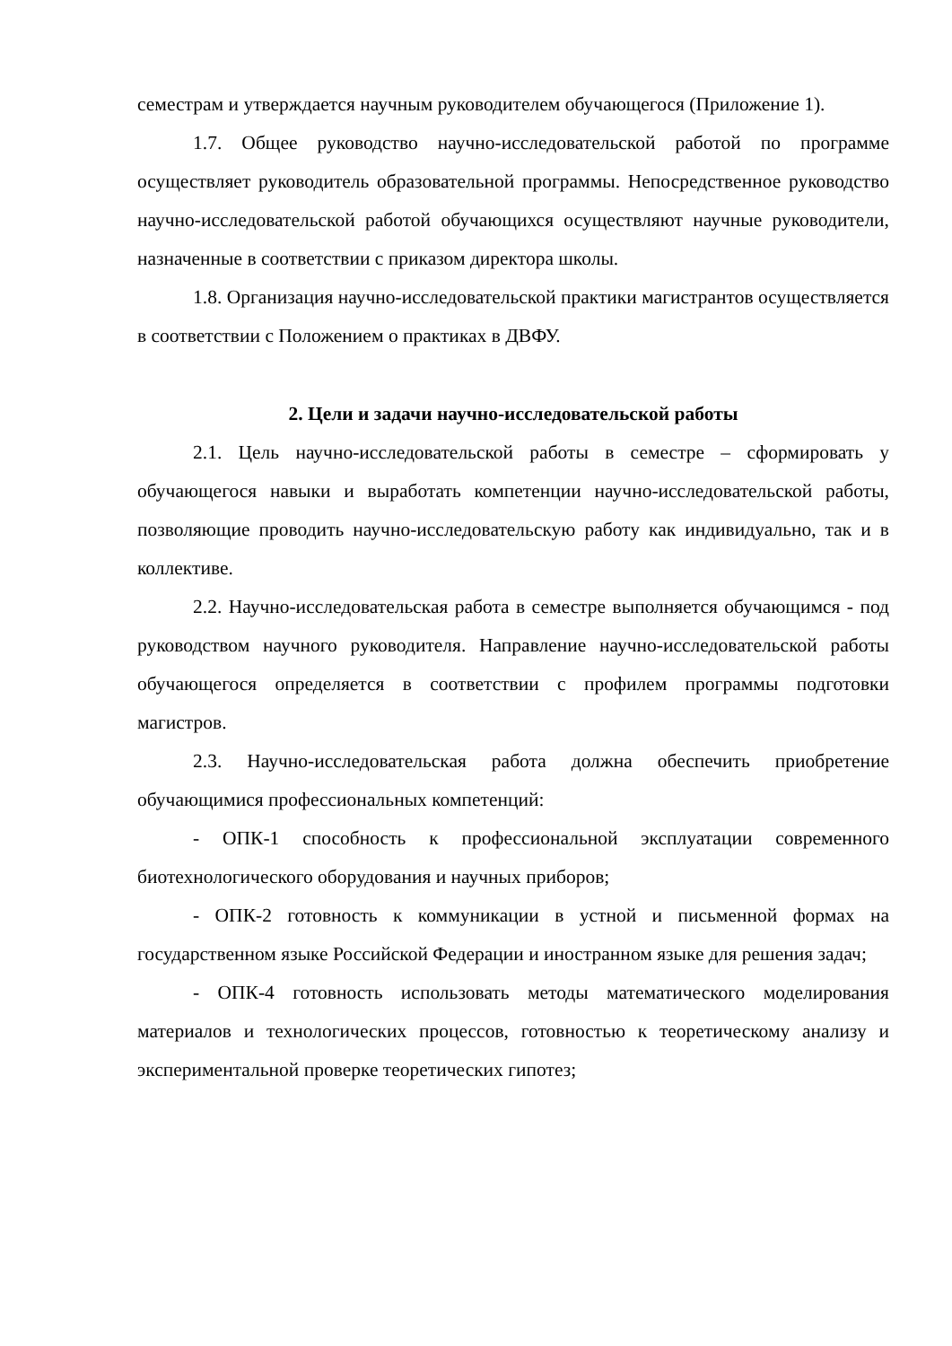семестрам и утверждается научным руководителем обучающегося (Приложение 1).
1.7. Общее руководство научно-исследовательской работой по программе осуществляет руководитель образовательной программы. Непосредственное руководство научно-исследовательской работой обучающихся осуществляют научные руководители, назначенные в соответствии с приказом директора школы.
1.8. Организация научно-исследовательской практики магистрантов осуществляется в соответствии с Положением о практиках в ДВФУ.
2. Цели и задачи научно-исследовательской работы
2.1. Цель научно-исследовательской работы в семестре – сформировать у обучающегося навыки и выработать компетенции научно-исследовательской работы, позволяющие проводить научно-исследовательскую работу как индивидуально, так и в коллективе.
2.2. Научно-исследовательская работа в семестре выполняется обучающимся - под руководством научного руководителя. Направление научно-исследовательской работы обучающегося определяется в соответствии с профилем программы подготовки магистров.
2.3. Научно-исследовательская работа должна обеспечить приобретение обучающимися профессиональных компетенций:
- ОПК-1 способность к профессиональной эксплуатации современного биотехнологического оборудования и научных приборов;
- ОПК-2 готовность к коммуникации в устной и письменной формах на государственном языке Российской Федерации и иностранном языке для решения задач;
- ОПК-4 готовность использовать методы математического моделирования материалов и технологических процессов, готовностью к теоретическому анализу и экспериментальной проверке теоретических гипотез;